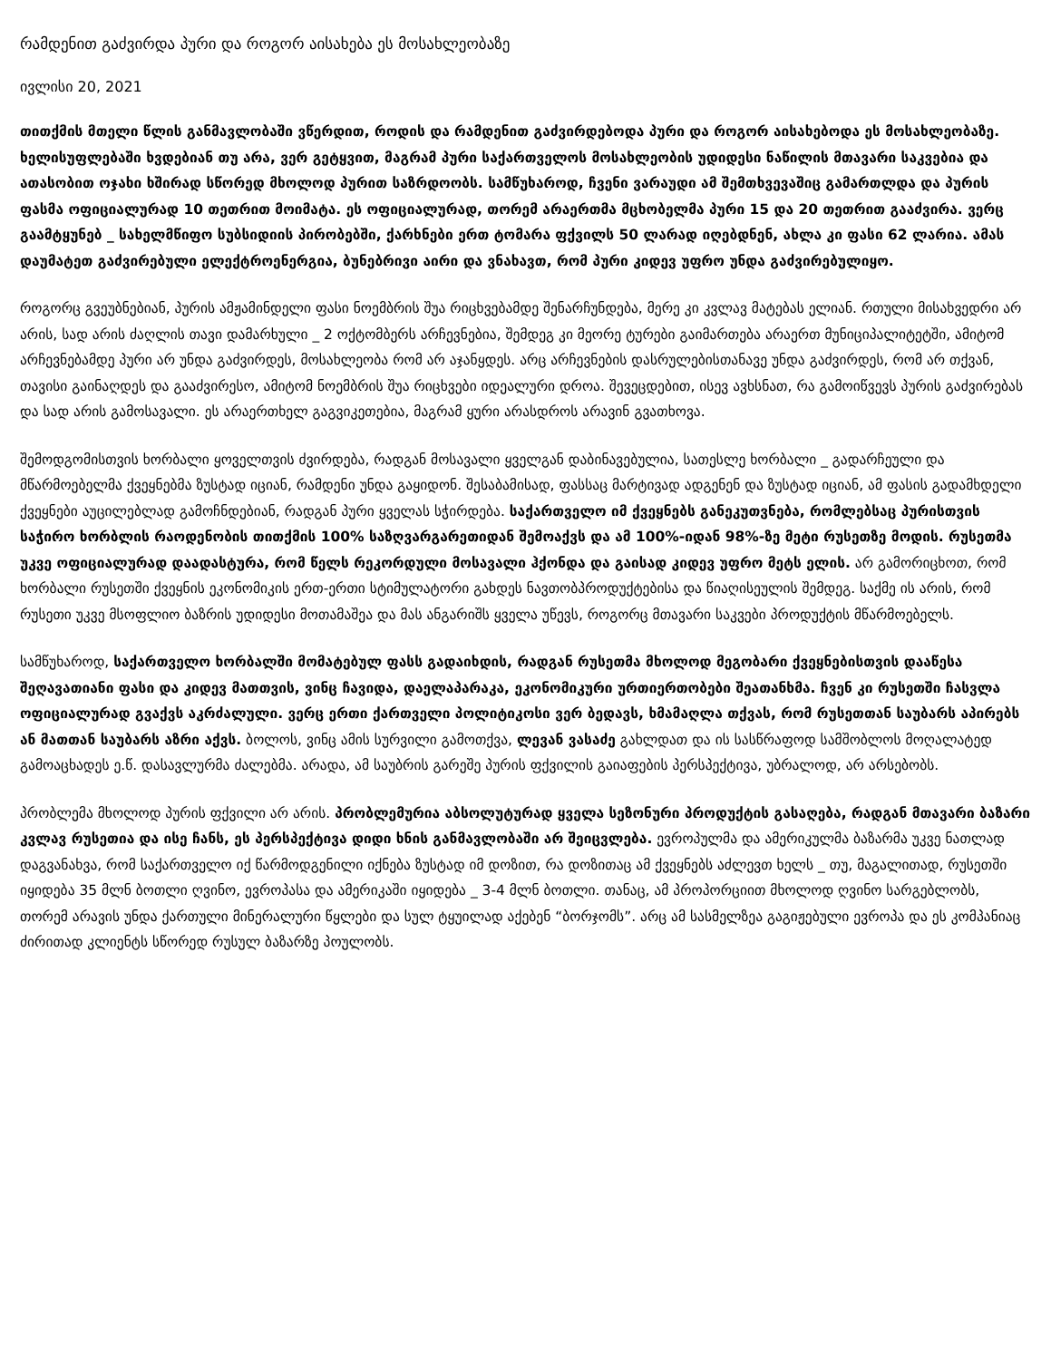რამდენით გაძვირდა პური და როგორ აისახება ეს მოსახლეობაზე
ივლისი 20, 2021
თითქმის მთელი წლის განმავლობაში ვწერდით, როდის და რამდენით გაძვირდებოდა პური და როგორ აისახებოდა ეს მოსახლეობაზე. ხელისუფლებაში ხვდებიან თუ არა, ვერ გეტყვით, მაგრამ პური საქართველოს მოსახლეობის უდიდესი ნაწილის მთავარი საკვებია და ათასობით ოჯახი ხშირად სწორედ მხოლოდ პურით საზრდოობს. სამწუხაროდ, ჩვენი ვარაუდი ამ შემთხვევაშიც გამართლდა და პურის ფასმა ოფიციალურად 10 თეთრით მოიმატა. ეს ოფიციალურად, თორემ არაერთმა მცხობელმა პური 15 და 20 თეთრით გააძვირა. ვერც გაამტყუნებ _ სახელმწიფო სუბსიდიის პირობებში, ქარხნები ერთ ტომარა ფქვილს 50 ლარად იღებდნენ, ახლა კი ფასი 62 ლარია. ამას დაუმატეთ გაძვირებული ელექტროენერგია, ბუნებრივი აირი და ვნახავთ, რომ პური კიდევ უფრო უნდა გაძვირებულიყო.
როგორც გვეუბნებიან, პურის ამჟამინდელი ფასი ნოემბრის შუა რიცხვებამდე შენარჩუნდება, მერე კი კვლავ მატებას ელიან. რთული მისახვედრი არ არის, სად არის ძაღლის თავი დამარხული _ 2 ოქტომბერს არჩევნებია, შემდეგ კი მეორე ტურები გაიმართება არაერთ მუნიციპალიტეტში, ამიტომ არჩევნებამდე პური არ უნდა გაძვირდეს, მოსახლეობა რომ არ აჯანყდეს. არც არჩევნების დასრულებისთანავე უნდა გაძვირდეს, რომ არ თქვან, თავისი გაინაღდეს და გააძვირესო, ამიტომ ნოემბრის შუა რიცხვები იდეალური დროა. შევეცდებით, ისევ ავხსნათ, რა გამოიწვევს პურის გაძვირებას და სად არის გამოსავალი. ეს არაერთხელ გაგვიკეთებია, მაგრამ ყური არასდროს არავინ გვათხოვა.
შემოდგომისთვის ხორბალი ყოველთვის ძვირდება, რადგან მოსავალი ყველგან დაბინავებულია, სათესლე ხორბალი _ გადარჩეული და მწარმოებელმა ქვეყნებმა ზუსტად იციან, რამდენი უნდა გაყიდონ. შესაბამისად, ფასსაც მარტივად ადგენენ და ზუსტად იციან, ამ ფასის გადამხდელი ქვეყნები აუცილებლად გამოჩნდებიან, რადგან პური ყველას სჭირდება. საქართველო იმ ქვეყნებს განეკუთვნება, რომლებსაც პურისთვის საჭირო ხორბლის რაოდენობის თითქმის 100% საზღვარგარეთიდან შემოაქვს და ამ 100%-იდან 98%-ზე მეტი რუსეთზე მოდის. რუსეთმა უკვე ოფიციალურად დაადასტურა, რომ წელს რეკორდული მოსავალი ჰქონდა და გაისად კიდევ უფრო მეტს ელის. არ გამორიცხოთ, რომ ხორბალი რუსეთში ქვეყნის ეკონომიკის ერთ-ერთი სტიმულატორი გახდეს ნავთობპროდუქტებისა და წიაღისეულის შემდეგ. საქმე ის არის, რომ რუსეთი უკვე მსოფლიო ბაზრის უდიდესი მოთამაშეა და მას ანგარიშს ყველა უწევს, როგორც მთავარი საკვები პროდუქტის მწარმოებელს.
სამწუხაროდ, საქართველო ხორბალში მომატებულ ფასს გადაიხდის, რადგან რუსეთმა მხოლოდ მეგობარი ქვეყნებისთვის დააწესა შეღავათიანი ფასი და კიდევ მათთვის, ვინც ჩავიდა, დაელაპარაკა, ეკონომიკური ურთიერთობები შეათანხმა. ჩვენ კი რუსეთში ჩასვლა ოფიციალურად გვაქვს აკრძალული. ვერც ერთი ქართველი პოლიტიკოსი ვერ ბედავს, ხმამაღლა თქვას, რომ რუსეთთან საუბარს აპირებს ან მათთან საუბარს აზრი აქვს. ბოლოს, ვინც ამის სურვილი გამოთქვა, ლევან ვასაძე გახლდათ და ის სასწრაფოდ სამშობლოს მოღალატედ გამოაცხადეს ე.წ. დასავლურმა ძალებმა. არადა, ამ საუბრის გარეშე პურის ფქვილის გაიაფების პერსპექტივა, უბრალოდ, არ არსებობს.
პრობლემა მხოლოდ პურის ფქვილი არ არის. პრობლემურია აბსოლუტურად ყველა სეზონური პროდუქტის გასაღება, რადგან მთავარი ბაზარი კვლავ რუსეთია და ისე ჩანს, ეს პერსპექტივა დიდი ხნის განმავლობაში არ შეიცვლება. ევროპულმა და ამერიკულმა ბაზარმა უკვე ნათლად დაგვანახვა, რომ საქართველო იქ წარმოდგენილი იქნება ზუსტად იმ დოზით, რა დოზითაც ამ ქვეყნებს აძლევთ ხელს _ თუ, მაგალითად, რუსეთში იყიდება 35 მლნ ბოთლი ღვინო, ევროპასა და ამერიკაში იყიდება _ 3-4 მლნ ბოთლი. თანაც, ამ პროპორციით მხოლოდ ღვინო სარგებლობს, თორემ არავის უნდა ქართული მინერალური წყლები და სულ ტყუილად აქებენ “ბორჯომს”. არც ამ სასმელზეა გაგიჟებული ევროპა და ეს კომპანიაც ძირითად კლიენტს სწორედ რუსულ ბაზარზე პოულობს.